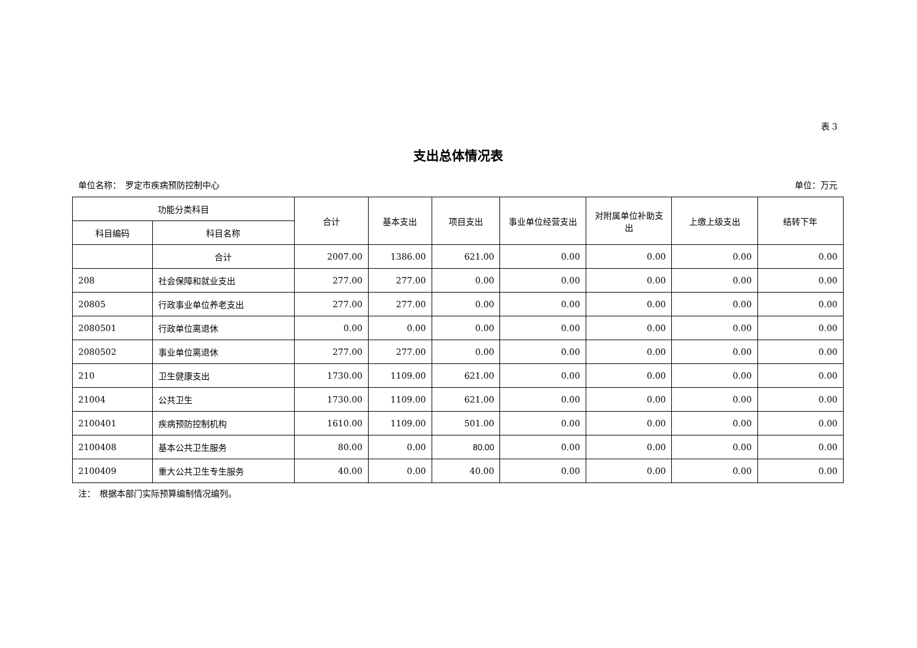表 3
支出总体情况表
单位名称：　罗定市疾病预防控制中心 单位：万元
| 功能分类科目 | | 合计 | 基本支出 | 项目支出 | 事业单位经营支出 | 对附属单位补助支出 | 上缴上级支出 | 结转下年 |
| --- | --- | --- | --- | --- | --- | --- | --- | --- |
| 科目编码 | 科目名称 | | | | | | | |
| | 合计 | 2007.00 | 1386.00 | 621.00 | 0.00 | 0.00 | 0.00 | 0.00 |
| 208 | 社会保障和就业支出 | 277.00 | 277.00 | 0.00 | 0.00 | 0.00 | 0.00 | 0.00 |
| 20805 | 行政事业单位养老支出 | 277.00 | 277.00 | 0.00 | 0.00 | 0.00 | 0.00 | 0.00 |
| 2080501 | 行政单位离退休 | 0.00 | 0.00 | 0.00 | 0.00 | 0.00 | 0.00 | 0.00 |
| 2080502 | 事业单位离退休 | 277.00 | 277.00 | 0.00 | 0.00 | 0.00 | 0.00 | 0.00 |
| 210 | 卫生健康支出 | 1730.00 | 1109.00 | 621.00 | 0.00 | 0.00 | 0.00 | 0.00 |
| 21004 | 公共卫生 | 1730.00 | 1109.00 | 621.00 | 0.00 | 0.00 | 0.00 | 0.00 |
| 2100401 | 疾病预防控制机构 | 1610.00 | 1109.00 | 501.00 | 0.00 | 0.00 | 0.00 | 0.00 |
| 2100408 | 基本公共卫生服务 | 80.00 | 0.00 | 80.00 | 0.00 | 0.00 | 0.00 | 0.00 |
| 2100409 | 重大公共卫生专生服务 | 40.00 | 0.00 | 40.00 | 0.00 | 0.00 | 0.00 | 0.00 |
注：　根据本部门实际预算编制情况编列。